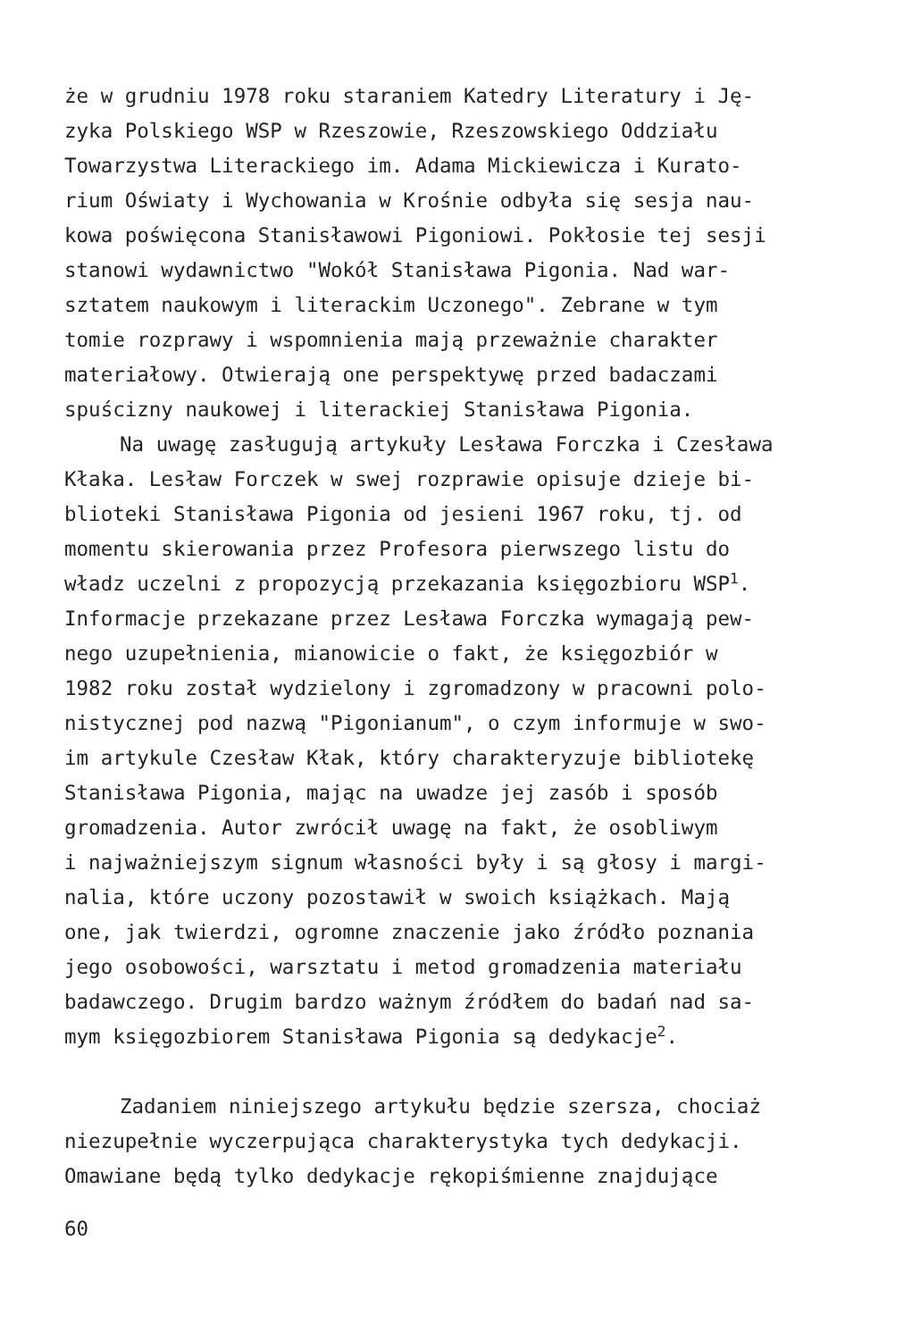że w grudniu 1978 roku staraniem Katedry Literatury i Ję-
zyka Polskiego WSP w Rzeszowie, Rzeszowskiego Oddziału
Towarzystwa Literackiego im. Adama Mickiewicza i Kurato-
rium Oświaty i Wychowania w Krośnie odbyła się sesja nau-
kowa poświęcona Stanisławowi Pigoniowi. Pokłosie tej sesji
stanowi wydawnictwo "Wokół Stanisława Pigonia. Nad war-
sztatem naukowym i literackim Uczonego". Zebrane w tym
tomie rozprawy i wspomnienia mają przeważnie charakter
materiałowy. Otwierają one perspektywę przed badaczami
spuścizny naukowej i literackiej Stanisława Pigonia.
Na uwagę zasługują artykuły Lesława Forczka i Czesława
Kłaka. Lesław Forczek w swej rozprawie opisuje dzieje bi-
blioteki Stanisława Pigonia od jesieni 1967 roku, tj. od
momentu skierowania przez Profesora pierwszego listu do
władz uczelni z propozycją przekazania księgozbioru WSP<sup>1</sup>.
Informacje przekazane przez Lesława Forczka wymagają pew-
nego uzupełnienia, mianowicie o fakt, że księgozbiór w
1982 roku został wydzielony i zgromadzony w pracowni polo-
nistycznej pod nazwą "Pigonianum", o czym informuje w swo-
im artykule Czesław Kłak, który charakteryzuje bibliotekę
Stanisława Pigonia, mając na uwadze jej zasób i sposób
gromadzenia. Autor zwrócił uwagę na fakt, że osobliwym
i najważniejszym signum własności były i są głosy i margi-
nalia, które uczony pozostawił w swoich książkach. Mają
one, jak twierdzi, ogromne znaczenie jako źródło poznania
jego osobowości, warsztatu i metod gromadzenia materiału
badawczego. Drugim bardzo ważnym źródłem do badań nad sa-
mym księgozbiorem Stanisława Pigonia są dedykacje<sup>2</sup>.
Zadaniem niniejszego artykułu będzie szersza, chociaż
niezupełnie wyczerpująca charakterystyka tych dedykacji.
Omawiane będą tylko dedykacje rękopiśmienne znajdujące
60